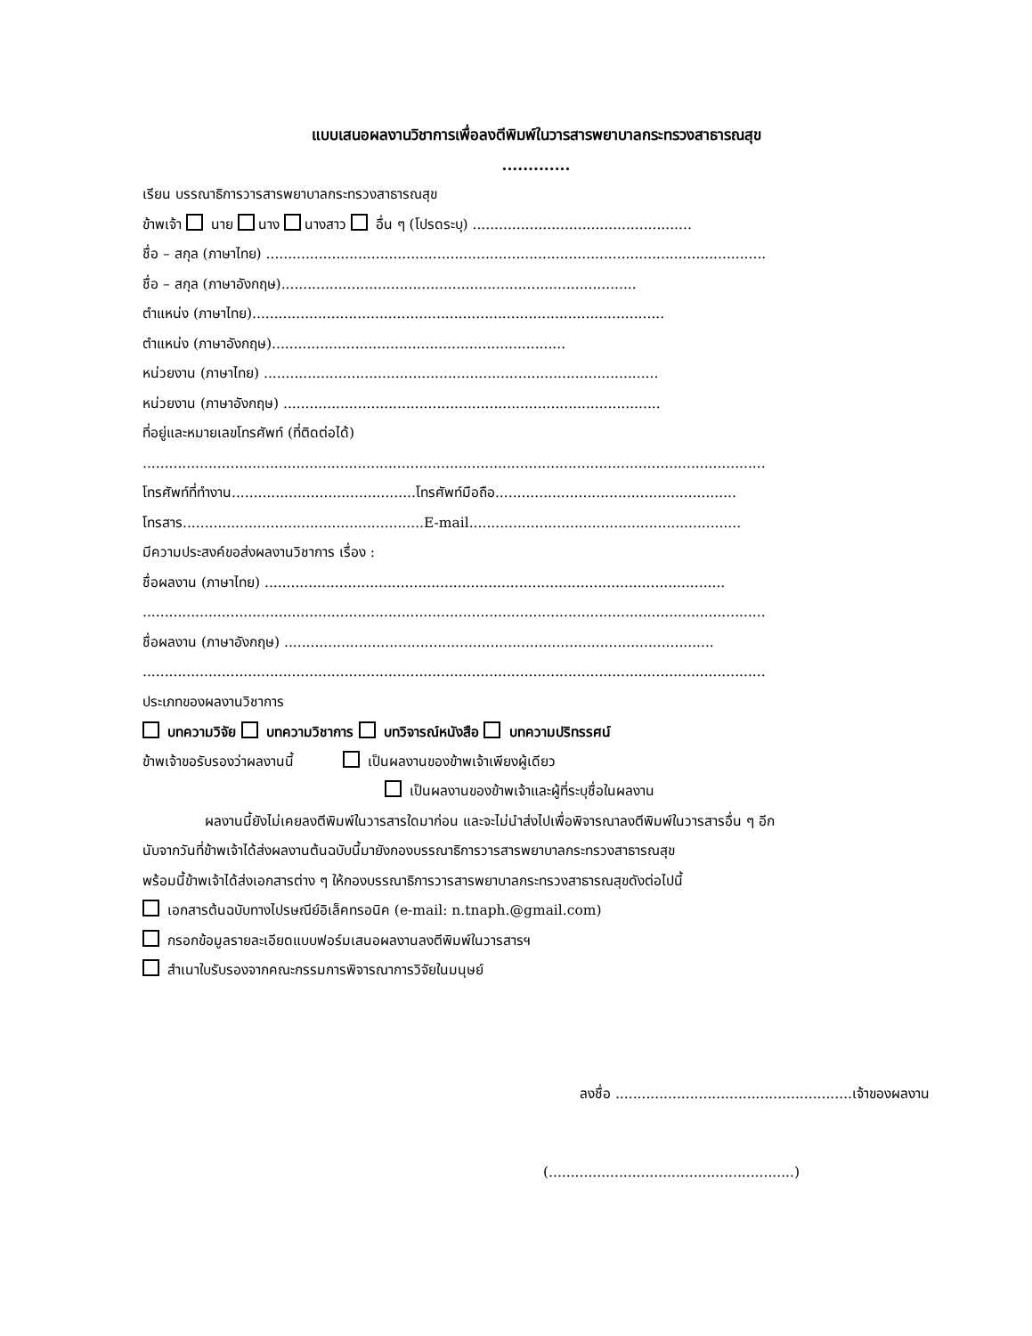แบบเสนอผลงานวิชาการเพื่อลงตีพิมพ์ในวารสารพยาบาลกระทรวงสาธารณสุข
.............
เรียน บรรณาธิการวารสารพยาบาลกระทรวงสาธารณสุข
ข้าพเจ้า นาย นาง นางสาว อื่น ๆ (โปรดระบุ) ..................................................
ชื่อ – สกุล (ภาษาไทย) ..................................................................................................................
ชื่อ – สกุล (ภาษาอังกฤษ).................................................................................
ตำแหน่ง (ภาษาไทย)..............................................................................................
ตำแหน่ง (ภาษาอังกฤษ)...................................................................
หน่วยงาน (ภาษาไทย) ..........................................................................................
หน่วยงาน (ภาษาอังกฤษ) ......................................................................................
ที่อยู่และหมายเลขโทรศัพท์ (ที่ติดต่อได้)
..............................................................................................................................................
โทรศัพท์ที่ทำงาน..........................................โทรศัพท์มือถือ.......................................................
โทรสาร.......................................................E-mail..............................................................
มีความประสงค์ขอส่งผลงานวิชาการ เรื่อง :
ชื่อผลงาน (ภาษาไทย) .........................................................................................................
..............................................................................................................................................
ชื่อผลงาน (ภาษาอังกฤษ) ..................................................................................................
..............................................................................................................................................
ประเภทของผลงานวิชาการ
บทความวิจัย บทความวิชาการ บทวิจารณ์หนังสือ บทความปริทรรศน์
ข้าพเจ้าขอรับรองว่าผลงานนี้ เป็นผลงานของข้าพเจ้าเพียงผู้เดียว
เป็นผลงานของข้าพเจ้าและผู้ที่ระบุชื่อในผลงาน
ผลงานนี้ยังไม่เคยลงตีพิมพ์ในวารสารใดมาก่อน และจะไม่นำส่งไปเพื่อพิจารณาลงตีพิมพ์ในวารสารอื่น ๆ อีก
นับจากวันที่ข้าพเจ้าได้ส่งผลงานต้นฉบับนี้มายังกองบรรณาธิการวารสารพยาบาลกระทรวงสาธารณสุข
พร้อมนี้ข้าพเจ้าได้ส่งเอกสารต่าง ๆ ให้กองบรรณาธิการวารสารพยาบาลกระทรวงสาธารณสุขดังต่อไปนี้
เอกสารต้นฉบับทางไปรษณีย์อิเล็คทรอนิค (e-mail: n.tnaph.@gmail.com)
กรอกข้อมูลรายละเอียดแบบฟอร์มเสนอผลงานลงตีพิมพ์ในวารสารฯ
สำเนาใบรับรองจากคณะกรรมการพิจารณาการวิจัยในมนุษย์
ลงชื่อ ......................................................เจ้าของผลงาน
(........................................................)